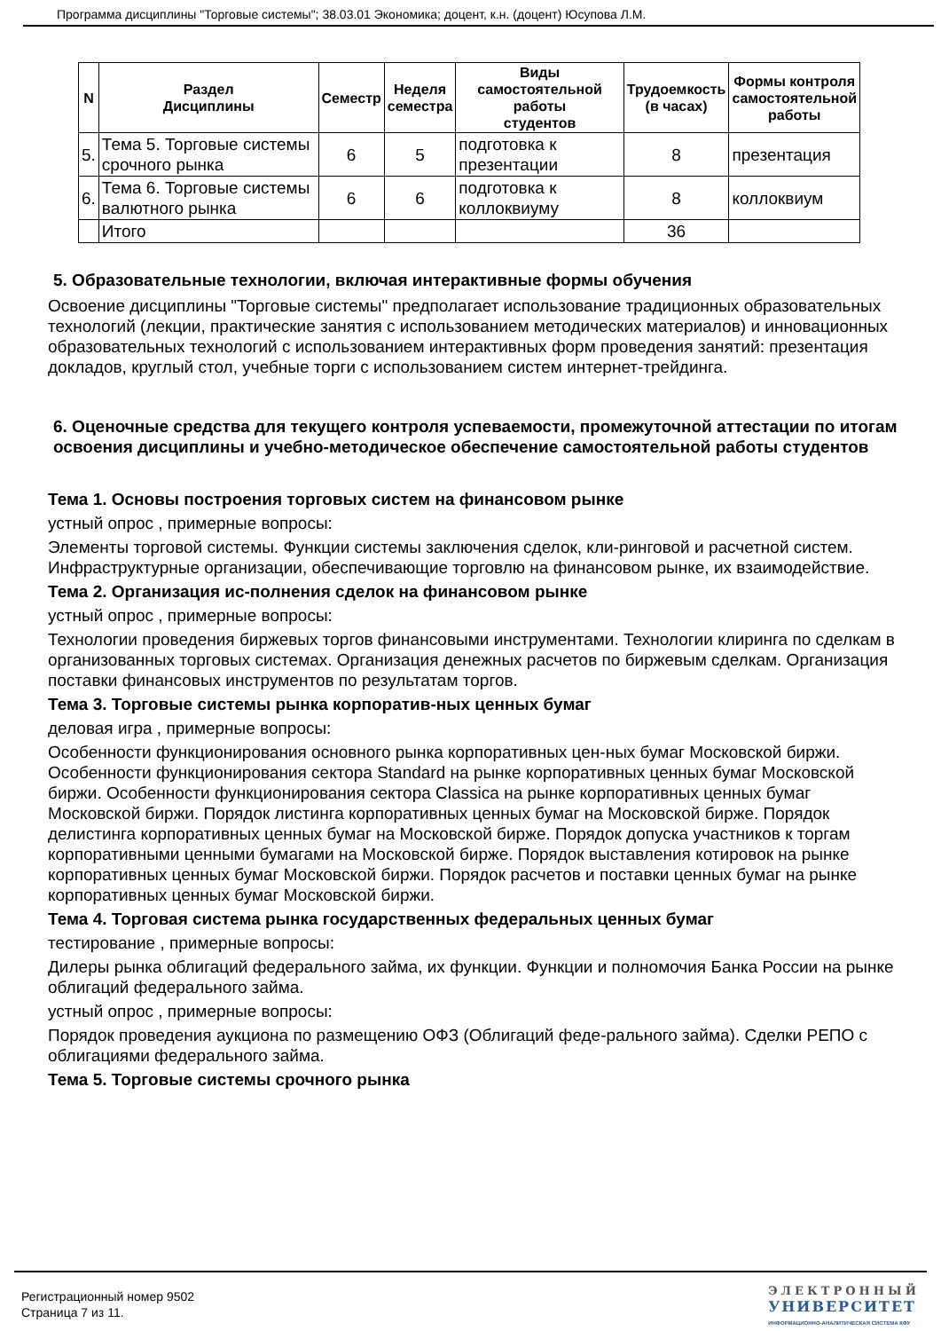Программа дисциплины "Торговые системы"; 38.03.01 Экономика; доцент, к.н. (доцент) Юсупова Л.М.
| N | Раздел Дисциплины | Семестр | Неделя семестра | Виды самостоятельной работы студентов | Трудоемкость (в часах) | Формы контроля самостоятельной работы |
| --- | --- | --- | --- | --- | --- | --- |
| 5. | Тема 5. Торговые системы срочного рынка | 6 | 5 | подготовка к презентации | 8 | презентация |
| 6. | Тема 6. Торговые системы валютного рынка | 6 | 6 | подготовка к коллоквиуму | 8 | коллоквиум |
| | Итого | | | | 36 | |
5. Образовательные технологии, включая интерактивные формы обучения
Освоение дисциплины "Торговые системы" предполагает использование традиционных образовательных технологий (лекции, практические занятия с использованием методических материалов) и инновационных образовательных технологий с использованием интерактивных форм проведения занятий: презентация докладов, круглый стол, учебные торги с использованием систем интернет-трейдинга.
6. Оценочные средства для текущего контроля успеваемости, промежуточной аттестации по итогам освоения дисциплины и учебно-методическое обеспечение самостоятельной работы студентов
Тема 1. Основы построения торговых систем на финансовом рынке
устный опрос , примерные вопросы:
Элементы торговой системы. Функции системы заключения сделок, кли-ринговой и расчетной систем. Инфраструктурные организации, обеспечивающие торговлю на финансовом рынке, их взаимодействие.
Тема 2. Организация ис-полнения сделок на финансовом рынке
устный опрос , примерные вопросы:
Технологии проведения биржевых торгов финансовыми инструментами. Технологии клиринга по сделкам в организованных торговых системах. Организация денежных расчетов по биржевым сделкам. Организация поставки финансовых инструментов по результатам торгов.
Тема 3. Торговые системы рынка корпоратив-ных ценных бумаг
деловая игра , примерные вопросы:
Особенности функционирования основного рынка корпоративных цен-ных бумаг Московской биржи. Особенности функционирования сектора Standard на рынке корпоративных ценных бумаг Московской биржи. Особенности функционирования сектора Classica на рынке корпоративных ценных бумаг Московской биржи. Порядок листинга корпоративных ценных бумаг на Московской бирже. Порядок делистинга корпоративных ценных бумаг на Московской бирже. Порядок допуска участников к торгам корпоративными ценными бумагами на Московской бирже. Порядок выставления котировок на рынке корпоративных ценных бумаг Московской биржи. Порядок расчетов и поставки ценных бумаг на рынке корпоративных ценных бумаг Московской биржи.
Тема 4. Торговая система рынка государственных федеральных ценных бумаг
тестирование , примерные вопросы:
Дилеры рынка облигаций федерального займа, их функции. Функции и полномочия Банка России на рынке облигаций федерального займа.
устный опрос , примерные вопросы:
Порядок проведения аукциона по размещению ОФЗ (Облигаций феде-рального займа). Сделки РЕПО с облигациями федерального займа.
Тема 5. Торговые системы срочного рынка
Регистрационный номер 9502
Страница 7 из 11.
ЭЛЕКТРОННЫЙ
УНИВЕРСИТЕТ
ИНФОРМАЦИОННО-АНАЛИТИЧЕСКАЯ СИСТЕМА КФУ